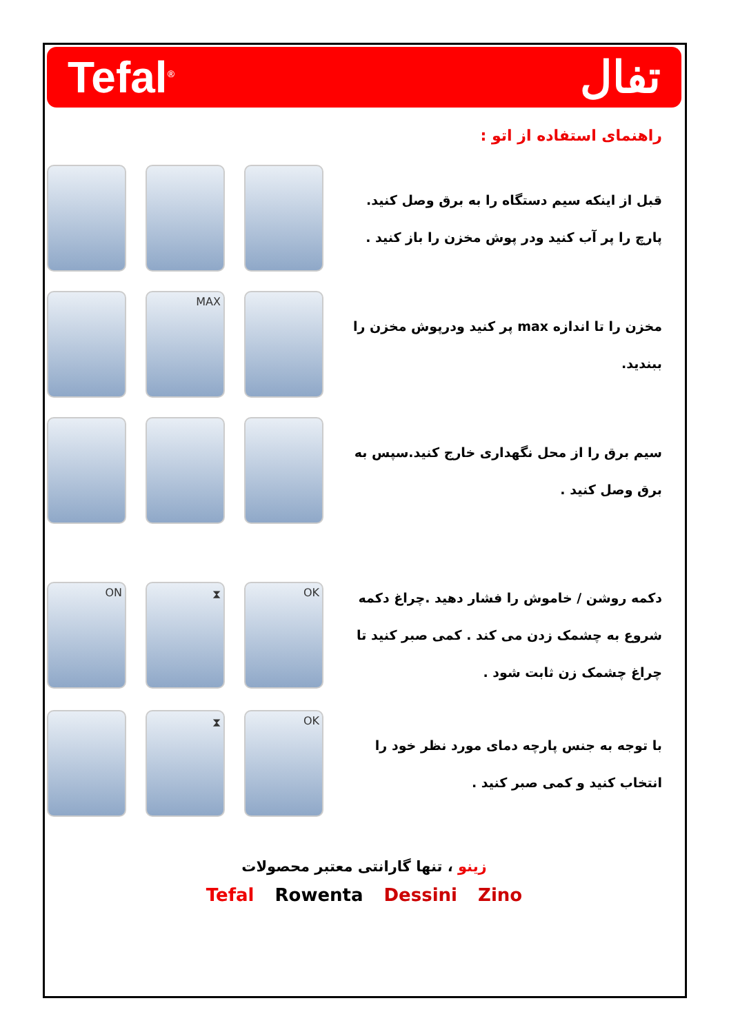Tefal<sup>®</sup>
تفال
راهنمای استفاده از اتو :
قبل از اینکه سیم دستگاه را به برق وصل کنید. پارچ را پر آب کنید ودر پوش مخزن را باز کنید .
MAX
مخزن را تا اندازه max پر کنید ودرپوش مخزن را ببندید.
سیم برق را از محل نگهداری خارج کنید.سپس به برق وصل کنید .
ON ⧗ OK
دکمه روشن / خاموش را فشار دهید .چراغ دکمه شروع به چشمک زدن می کند . کمی صبر کنید تا چراغ چشمک زن ثابت شود .
⧗ OK
با توجه به جنس پارچه دمای مورد نظر خود را انتخاب کنید و کمی صبر کنید .
زینو ، تنها گارانتی معتبر محصولات
Tefal Rowenta Dessini Zino